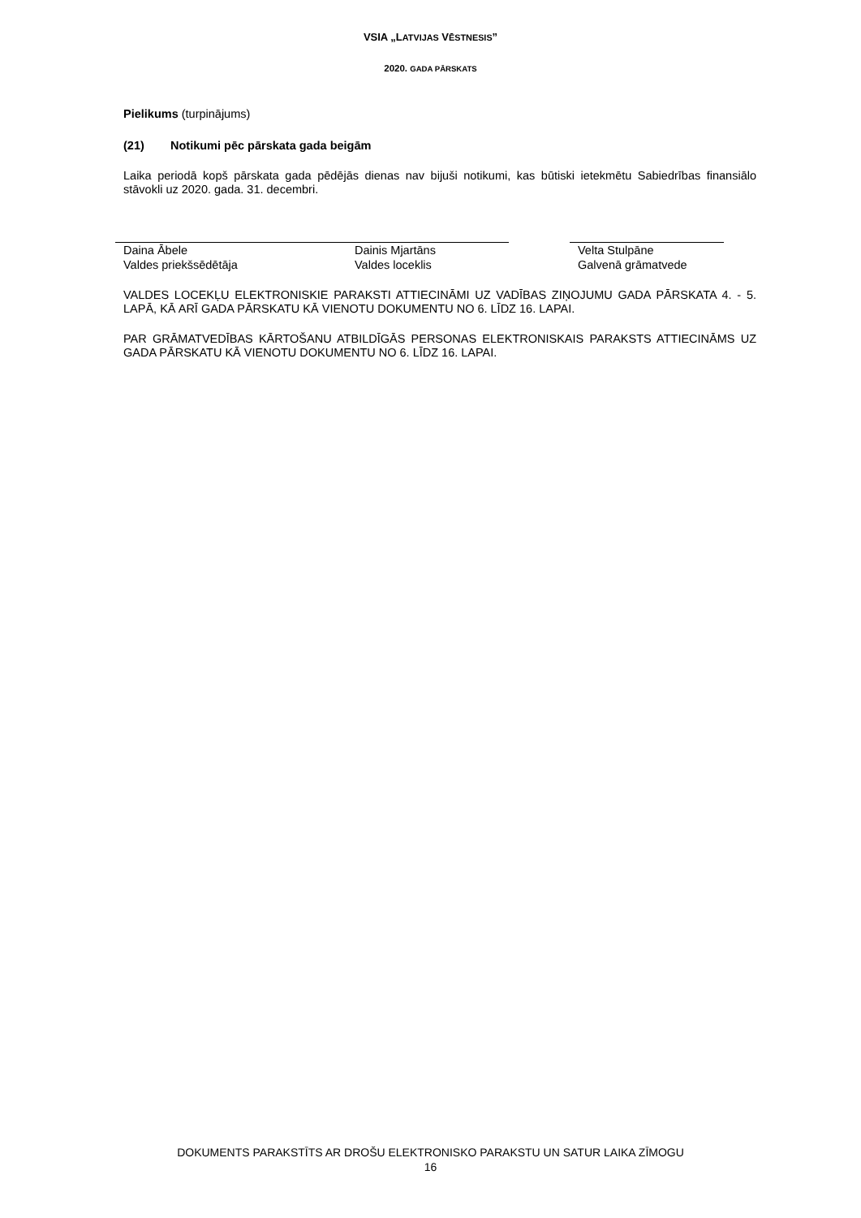VSIA „LATVIJAS VĒSTNESIS”
2020. GADA PĀRSKATS
Pielikums (turpinājums)
(21) Notikumi pēc pārskata gada beigām
Laika periodā kopš pārskata gada pēdējās dienas nav bijuši notikumi, kas būtiski ietekmētu Sabiedrības finansiālo stāvokli uz 2020. gada. 31. decembri.
Daina Ābele
Valdes priekšsēdētāja
Dainis Mjartāns
Valdes loceklis
Velta Stulpāne
Galvenā grāmatvede
VALDES LOCEKĻU ELEKTRONISKIE PARAKSTI ATTIECINĀMI UZ VADĪBAS ZIŅOJUMU GADA PĀRSKATA 4. - 5. LAPĀ, KĀ ARĪ GADA PĀRSKATU KĀ VIENOTU DOKUMENTU NO 6. LĪDZ 16. LAPAI.
PAR GRĀMATVEDĪBAS KĀRTOŠANU ATBILDĪGĀS PERSONAS ELEKTRONISKAIS PARAKSTS ATTIECINĀMS UZ GADA PĀRSKATU KĀ VIENOTU DOKUMENTU NO 6. LĪDZ 16. LAPAI.
DOKUMENTS PARAKSTĪTS AR DROŠU ELEKTRONISKO PARAKSTU UN SATUR LAIKA ZĪMOGU
16